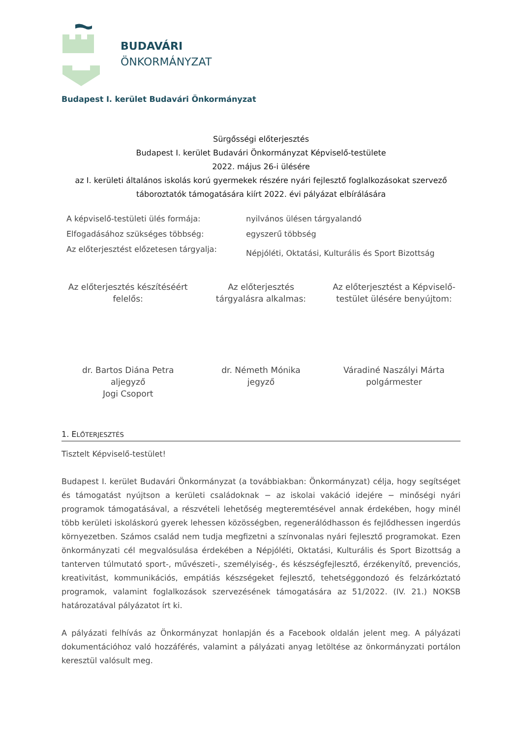BUDAVÁRI
ÖNKORMÁNYZAT
Budapest I. kerület Budavári Önkormányzat
Sürgősségi előterjesztés
Budapest I. kerület Budavári Önkormányzat Képviselő-testülete
2022. május 26-i ülésére
az I. kerületi általános iskolás korú gyermekek részére nyári fejlesztő foglalkozásokat szervező
táboroztatók támogatására kiírt 2022. évi pályázat elbírálására
| A képviselő-testületi ülés formája: | nyilvános ülésen tárgyalandó |
| Elfogadásához szükséges többség: | egyszerű többség |
| Az előterjesztést előzetesen tárgyalja: | Népjóléti, Oktatási, Kulturális és Sport Bizottság |
| Az előterjesztés készítéséért felelős: | Az előterjesztés tárgyalásra alkalmas: | Az előterjesztést a Képviselő- testület ülésére benyújtom: |
| dr. Bartos Diána Petra aljegyző Jogi Csoport | dr. Németh Mónika jegyző | Váradiné Naszályi Márta polgármester |
1. ELŐTERJESZTÉS
Tisztelt Képviselő-testület!
Budapest I. kerület Budavári Önkormányzat (a továbbiakban: Önkormányzat) célja, hogy segítséget és támogatást nyújtson a kerületi családoknak − az iskolai vakáció idejére − minőségi nyári programok támogatásával, a részvételi lehetőség megteremtésével annak érdekében, hogy minél több kerületi iskoláskorú gyerek lehessen közösségben, regenerálódhasson és fejlődhessen ingerdús környezetben. Számos család nem tudja megfizetni a színvonalas nyári fejlesztő programokat. Ezen önkormányzati cél megvalósulása érdekében a Népjóléti, Oktatási, Kulturális és Sport Bizottság a tanterven túlmutató sport-, művészeti-, személyiség-, és készségfejlesztő, érzékenyítő, prevenciós, kreativitást, kommunikációs, empátiás készségeket fejlesztő, tehetséggondozó és felzárkóztató programok, valamint foglalkozások szervezésének támogatására az 51/2022. (IV. 21.) NOKSB határozatával pályázatot írt ki.
A pályázati felhívás az Önkormányzat honlapján és a Facebook oldalán jelent meg. A pályázati dokumentációhoz való hozzáférés, valamint a pályázati anyag letöltése az önkormányzati portálon keresztül valósult meg.